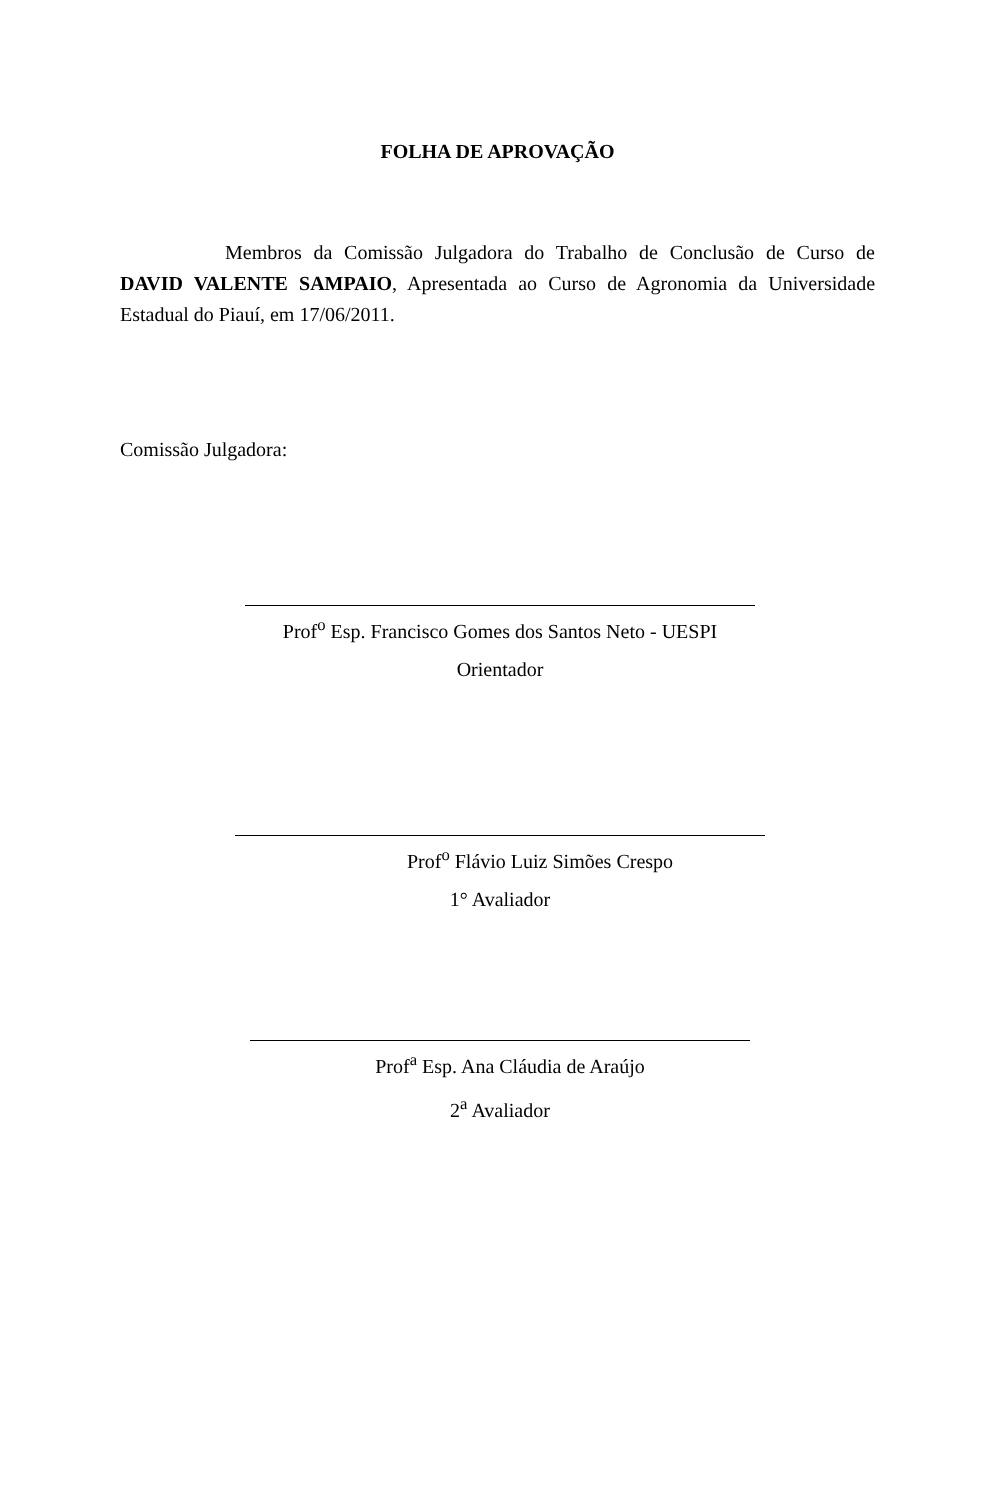FOLHA DE APROVAÇÃO
Membros da Comissão Julgadora do Trabalho de Conclusão de Curso de DAVID VALENTE SAMPAIO, Apresentada ao Curso de Agronomia da Universidade Estadual do Piauí, em 17/06/2011.
Comissão Julgadora:
Prof<sup>o</sup> Esp. Francisco Gomes dos Santos Neto - UESPI
Orientador
Prof<sup>o</sup> Flávio Luiz Simões Crespo
1° Avaliador
Prof<sup>a</sup> Esp. Ana Cláudia de Araújo
2<sup>a</sup> Avaliador